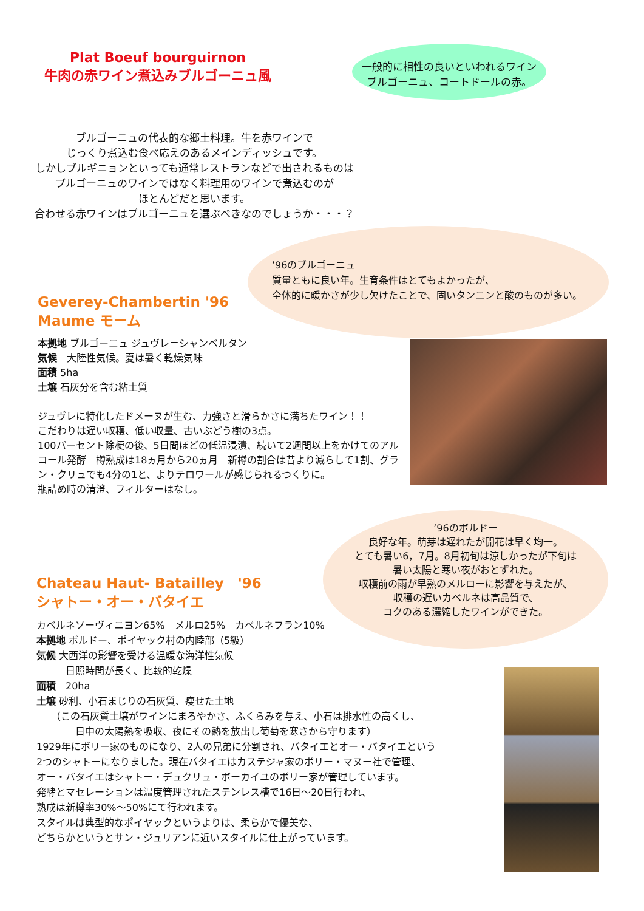Plat Boeuf bourguirnon
牛肉の赤ワイン煮込みブルゴーニュ風
一般的に相性の良いといわれるワイン
ブルゴーニュ、コートドールの赤。
ブルゴーニュの代表的な郷土料理。牛を赤ワインで
じっくり煮込む食べ応えのあるメインディッシュです。
しかしブルギニョンといっても通常レストランなどで出されるものは
ブルゴーニュのワインではなく料理用のワインで煮込むのが
ほとんどだと思います。
合わせる赤ワインはブルゴーニュを選ぶべきなのでしょうか・・・？
’96のブルゴーニュ
質量ともに良い年。生育条件はとてもよかったが、
全体的に暖かさが少し欠けたことで、固いタンニンと酸のものが多い。
Geverey-Chambertin '96
Maume モーム
本拠地 ブルゴーニュ ジュヴレ＝シャンベルタン
気候　大陸性気候。夏は暑く乾燥気味
面積 5ha
土壌 石灰分を含む粘土質
ジュヴレに特化したドメーヌが生む、力強さと滑らかさに満ちたワイン！！
こだわりは遅い収穫、低い収量、古いぶどう樹の3点。
100パーセント除梗の後、5日間ほどの低温浸漬、続いて2週間以上をかけてのアルコール発酵　樽熟成は18ヵ月から20ヵ月　新樽の割合は昔より減らして1割、グラン・クリュでも4分の1と、よりテロワールが感じられるつくりに。
瓶詰め時の清澄、フィルターはなし。
’96のボルドー
良好な年。萌芽は遅れたが開花は早く均一。
とても暑い6，7月。8月初旬は涼しかったが下旬は
暑い太陽と寒い夜がおとずれた。
収穫前の雨が早熟のメルローに影響を与えたが、
収穫の遅いカベルネは高品質で、
コクのある濃縮したワインができた。
Chateau Haut- Batailley　'96
シャトー・オー・バタイエ
カベルネソーヴィニヨン65%　メルロ25%　カベルネフラン10%
本拠地 ボルドー、ポイヤック村の内陸部（5級）
気候 大西洋の影響を受ける温暖な海洋性気候
　　　日照時間が長く、比較的乾燥
面積　20ha
土壌 砂利、小石まじりの石灰質、痩せた土地
　　（この石灰質土壌がワインにまろやかさ、ふくらみを与え、小石は排水性の高くし、
　　　　日中の太陽熱を吸収、夜にその熱を放出し葡萄を寒さから守ります）
1929年にボリー家のものになり、2人の兄弟に分割され、バタイエとオー・バタイエという
2つのシャトーになりました。現在バタイエはカステジャ家のボリー・マヌー社で管理、
オー・バタイエはシャトー・デュクリュ・ボーカイユのボリー家が管理しています。
発酵とマセレーションは温度管理されたステンレス槽で16日～20日行われ、
熟成は新樽率30%～50%にて行われます。
スタイルは典型的なポイヤックというよりは、柔らかで優美な、
どちらかというとサン・ジュリアンに近いスタイルに仕上がっています。